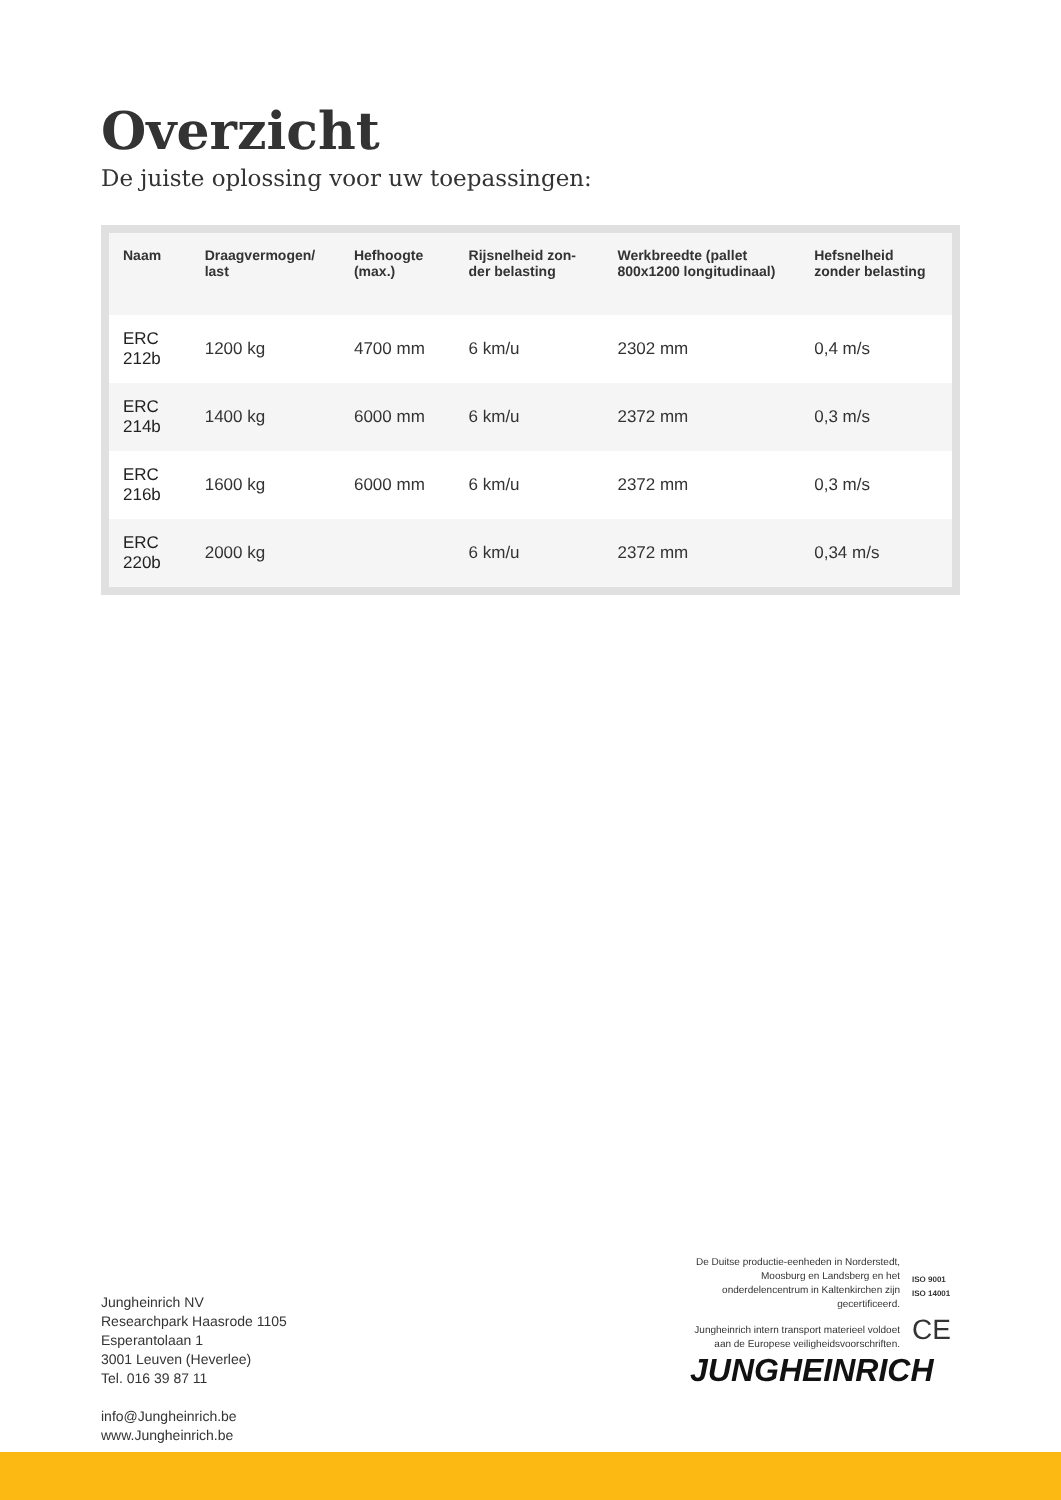Overzicht
De juiste oplossing voor uw toepassingen:
| Naam | Draagvermogen/ last | Hefhoogte (max.) | Rijsnelheid zon-der belasting | Werkbreedte (pallet 800x1200 longitudinaal) | Hefsnelheid zonder belasting |
| --- | --- | --- | --- | --- | --- |
| ERC 212b | 1200 kg | 4700 mm | 6 km/u | 2302 mm | 0,4 m/s |
| ERC 214b | 1400 kg | 6000 mm | 6 km/u | 2372 mm | 0,3 m/s |
| ERC 216b | 1600 kg | 6000 mm | 6 km/u | 2372 mm | 0,3 m/s |
| ERC 220b | 2000 kg | | 6 km/u | 2372 mm | 0,34 m/s |
Jungheinrich NV
Researchpark Haasrode 1105
Esperantolaan 1
3001 Leuven (Heverlee)
Tel. 016 39 87 11
info@Jungheinrich.be
www.Jungheinrich.be
De Duitse productie-eenheden in Norderstedt, Moosburg en Landsberg en het onderdelencentrum in Kaltenkirchen zijn gecertificeerd.
ISO 9001
ISO 14001
Jungheinrich intern transport materieel voldoet aan de Europese veiligheidsvoorschriften.
CE
JUNGHEINRICH